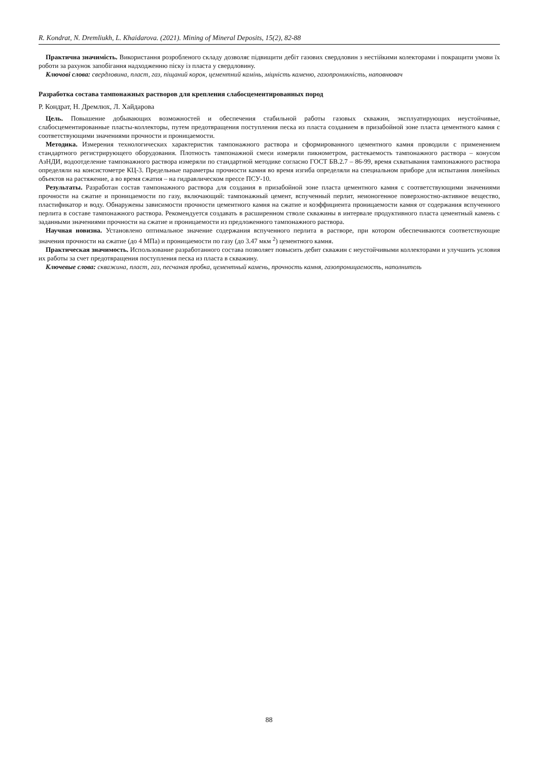R. Kondrat, N. Dremliukh, L. Khaidarova. (2021). Mining of Mineral Deposits, 15(2), 82-88
Практична значимість. Використання розробленого складу дозволяє підвищити дебіт газових свердловин з нестійкими колекторами і покращити умови їх роботи за рахунок запобігання надходженню піску із пласта у свердловину.
Ключові слова: свердловина, пласт, газ, піщаний корок, цементний камінь, міцність каменю, газопроникність, наповнювач
Разработка состава тампонажных растворов для крепления слабосцементированных пород
Р. Кондрат, Н. Дремлюх, Л. Хайдарова
Цель. Повышение добывающих возможностей и обеспечения стабильной работы газовых скважин, эксплуатирующих неустойчивые, слабосцементированные пласты-коллекторы, путем предотвращения поступления песка из пласта созданием в призабойной зоне пласта цементного камня с соответствующими значениями прочности и проницаемости.
Методика. Измерения технологических характеристик тампонажного раствора и сформированного цементного камня проводили с применением стандартного регистрирующего оборудования. Плотность тампонажной смеси измеряли пикнометром, растекаемость тампонажного раствора – конусом АзНДИ, водоотделение тампонажного раствора измеряли по стандартной методике согласно ГОСТ БВ.2.7 – 86-99, время схватывания тампонажного раствора определяли на консистометре КЦ-3. Предельные параметры прочности камня во время изгиба определяли на специальном приборе для испытания линейных объектов на растяжение, а во время сжатия – на гидравлическом прессе ПСУ-10.
Результаты. Разработан состав тампонажного раствора для создания в призабойной зоне пласта цементного камня с соответствующими значениями прочности на сжатие и проницаемости по газу, включающий: тампонажный цемент, вспученный перлит, неионогенное поверхностно-активное вещество, пластификатор и воду. Обнаружены зависимости прочности цементного камня на сжатие и коэффициента проницаемости камня от содержания вспученного перлита в составе тампонажного раствора. Рекомендуется создавать в расширенном стволе скважины в интервале продуктивного пласта цементный камень с заданными значениями прочности на сжатие и проницаемости из предложенного тампонажного раствора.
Научная новизна. Установлено оптимальное значение содержания вспученного перлита в растворе, при котором обеспечиваются соответствующие значения прочности на сжатие (до 4 МПа) и проницаемости по газу (до 3.47 мкм <sup>2</sup>) цементного камня.
Практическая значимость. Использование разработанного состава позволяет повысить дебит скважин с неустойчивыми коллекторами и улучшить условия их работы за счет предотвращения поступления песка из пласта в скважину.
Ключевые слова: скважина, пласт, газ, песчаная пробка, цементный камень, прочность камня, газопроницаемость, наполнитель
88